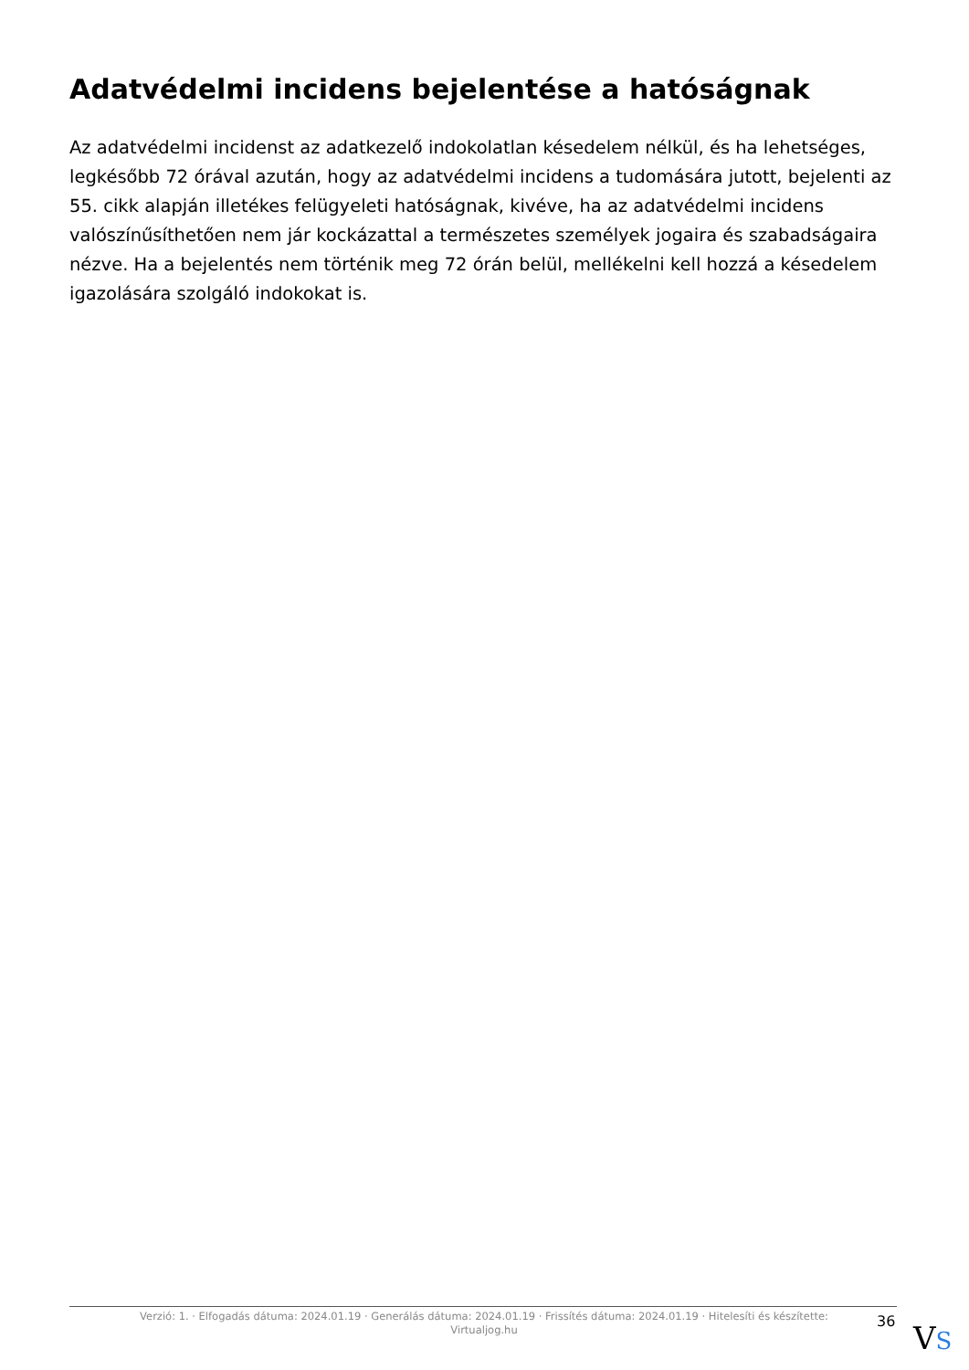Adatvédelmi incidens bejelentése a hatóságnak
Az adatvédelmi incidenst az adatkezelő indokolatlan késedelem nélkül, és ha lehetséges, legkésőbb 72 órával azután, hogy az adatvédelmi incidens a tudomására jutott, bejelenti az 55. cikk alapján illetékes felügyeleti hatóságnak, kivéve, ha az adatvédelmi incidens valószínűsíthetően nem jár kockázattal a természetes személyek jogaira és szabadságaira nézve. Ha a bejelentés nem történik meg 72 órán belül, mellékelni kell hozzá a késedelem igazolására szolgáló indokokat is.
Verzió: 1. · Elfogadás dátuma: 2024.01.19 · Generálás dátuma: 2024.01.19 · Frissítés dátuma: 2024.01.19 · Hitelesíti és készítette: Virtualjog.hu
36 VS